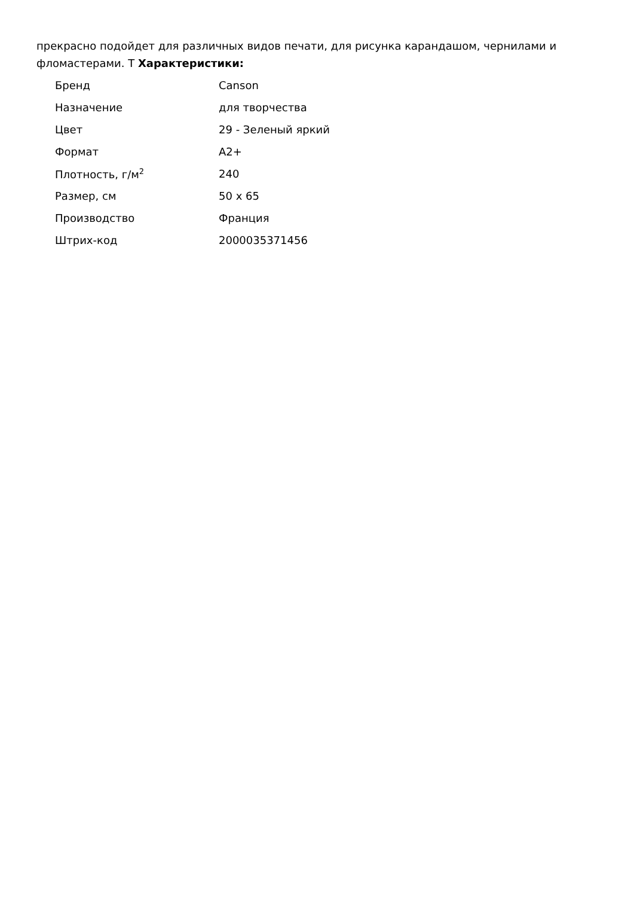прекрасно подойдет для различных видов печати, для рисунка карандашом, чернилами и фломастерами. Т Характеристики:
| Бренд | Canson |
| Назначение | для творчества |
| Цвет | 29 - Зеленый яркий |
| Формат | A2+ |
| Плотность, г/м<sup>2</sup> | 240 |
| Размер, см | 50 x 65 |
| Производство | Франция |
| Штрих-код | 2000035371456 |